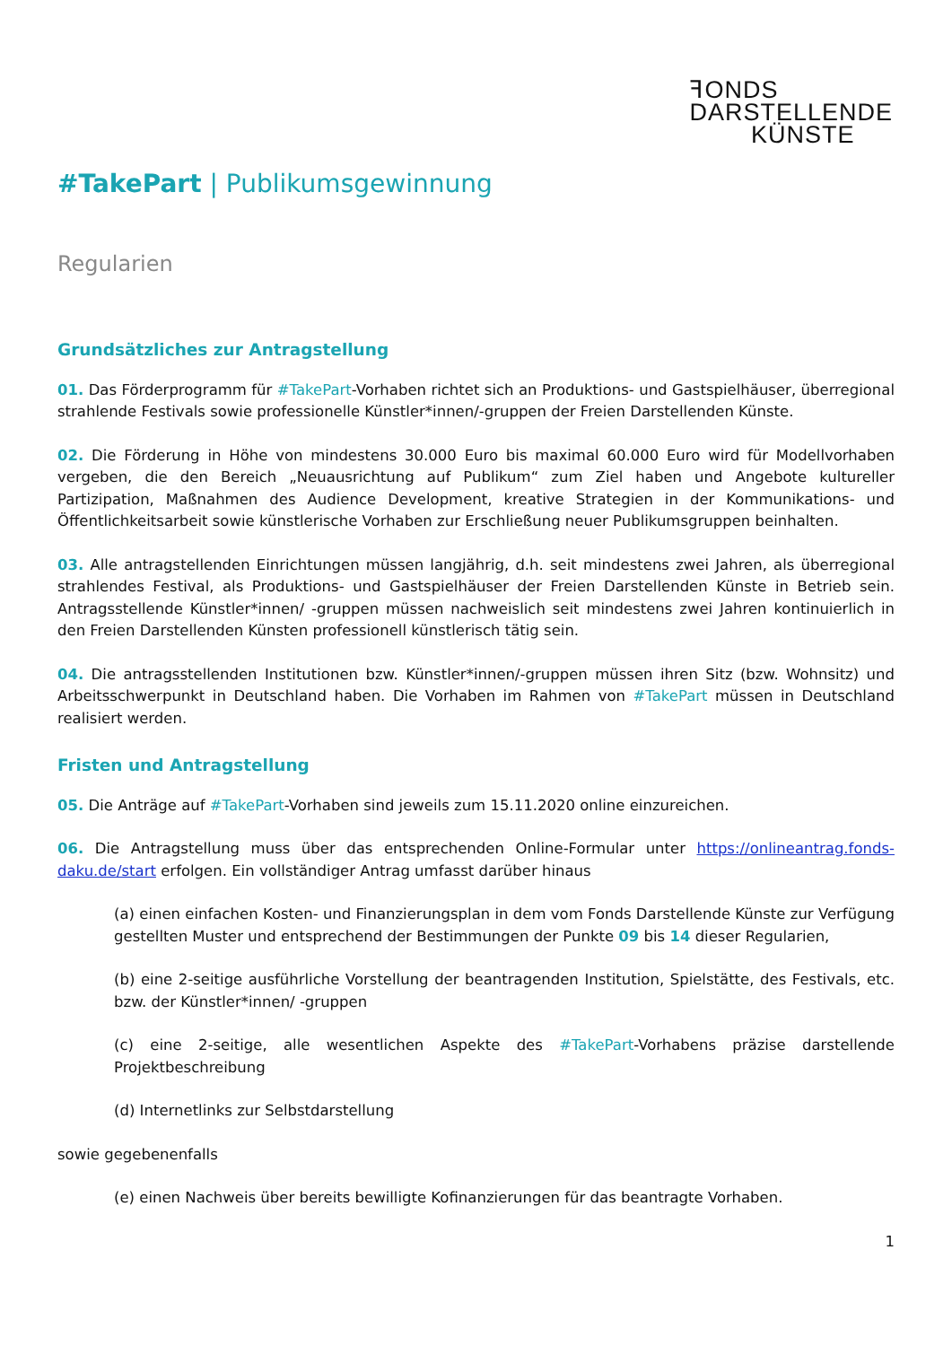ꟻONDS
DARSTELLENDE
KÜNSTE
#TakePart | Publikumsgewinnung
Regularien
Grundsätzliches zur Antragstellung
01. Das Förderprogramm für #TakePart-Vorhaben richtet sich an Produktions- und Gastspielhäuser, überregional strahlende Festivals sowie professionelle Künstler*innen/-gruppen der Freien Darstellenden Künste.
02. Die Förderung in Höhe von mindestens 30.000 Euro bis maximal 60.000 Euro wird für Modellvorhaben vergeben, die den Bereich „Neuausrichtung auf Publikum“ zum Ziel haben und Angebote kultureller Partizipation, Maßnahmen des Audience Development, kreative Strategien in der Kommunikations- und Öffentlichkeitsarbeit sowie künstlerische Vorhaben zur Erschließung neuer Publikumsgruppen beinhalten.
03. Alle antragstellenden Einrichtungen müssen langjährig, d.h. seit mindestens zwei Jahren, als überregional strahlendes Festival, als Produktions- und Gastspielhäuser der Freien Darstellenden Künste in Betrieb sein. Antragsstellende Künstler*innen/ -gruppen müssen nachweislich seit mindestens zwei Jahren kontinuierlich in den Freien Darstellenden Künsten professionell künstlerisch tätig sein.
04. Die antragsstellenden Institutionen bzw. Künstler*innen/-gruppen müssen ihren Sitz (bzw. Wohnsitz) und Arbeitsschwerpunkt in Deutschland haben. Die Vorhaben im Rahmen von #TakePart müssen in Deutschland realisiert werden.
Fristen und Antragstellung
05. Die Anträge auf #TakePart-Vorhaben sind jeweils zum 15.11.2020 online einzureichen.
06. Die Antragstellung muss über das entsprechenden Online-Formular unter https://onlineantrag.fonds-daku.de/start erfolgen. Ein vollständiger Antrag umfasst darüber hinaus
(a) einen einfachen Kosten- und Finanzierungsplan in dem vom Fonds Darstellende Künste zur Verfügung gestellten Muster und entsprechend der Bestimmungen der Punkte 09 bis 14 dieser Regularien,
(b) eine 2-seitige ausführliche Vorstellung der beantragenden Institution, Spielstätte, des Festivals, etc. bzw. der Künstler*innen/ -gruppen
(c) eine 2-seitige, alle wesentlichen Aspekte des #TakePart-Vorhabens präzise darstellende Projektbeschreibung
(d) Internetlinks zur Selbstdarstellung
sowie gegebenenfalls
(e) einen Nachweis über bereits bewilligte Kofinanzierungen für das beantragte Vorhaben.
1